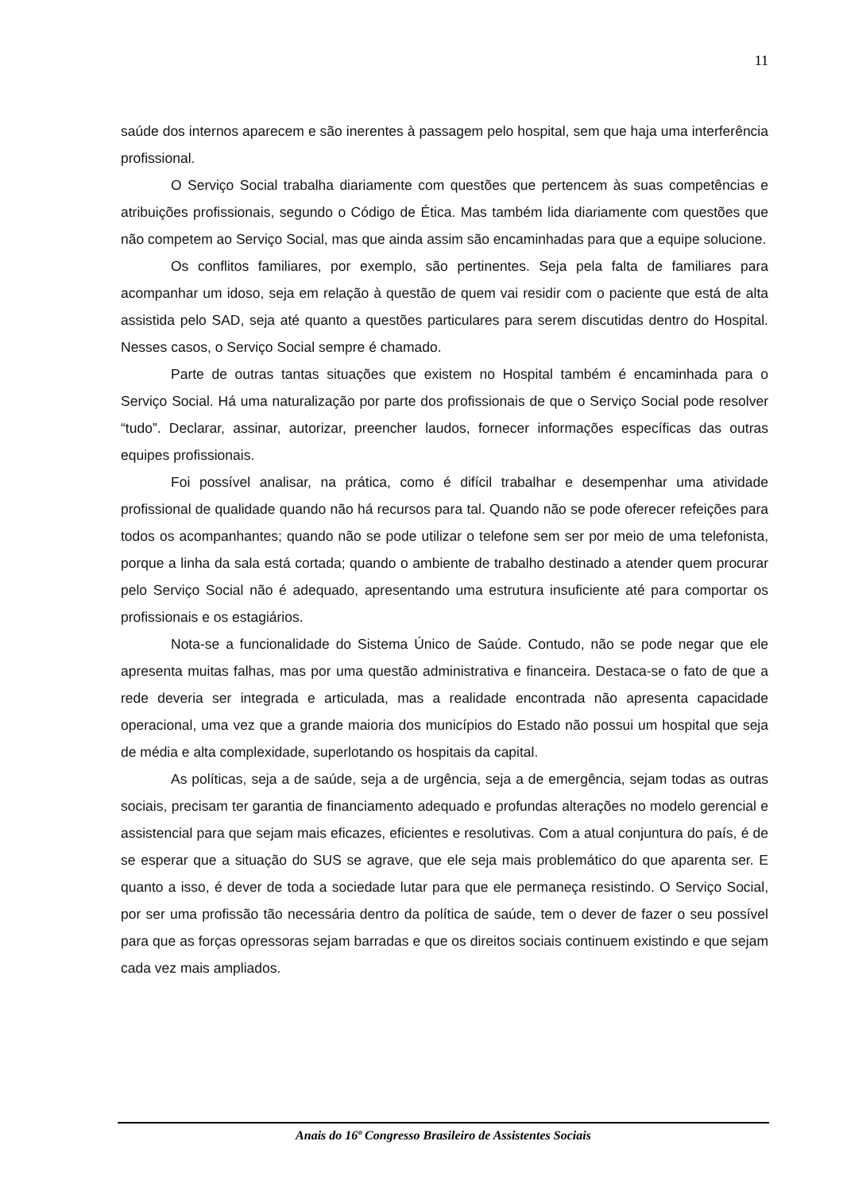11
saúde dos internos aparecem e são inerentes à passagem pelo hospital, sem que haja uma interferência profissional.
O Serviço Social trabalha diariamente com questões que pertencem às suas competências e atribuições profissionais, segundo o Código de Ética. Mas também lida diariamente com questões que não competem ao Serviço Social, mas que ainda assim são encaminhadas para que a equipe solucione.
Os conflitos familiares, por exemplo, são pertinentes. Seja pela falta de familiares para acompanhar um idoso, seja em relação à questão de quem vai residir com o paciente que está de alta assistida pelo SAD, seja até quanto a questões particulares para serem discutidas dentro do Hospital. Nesses casos, o Serviço Social sempre é chamado.
Parte de outras tantas situações que existem no Hospital também é encaminhada para o Serviço Social. Há uma naturalização por parte dos profissionais de que o Serviço Social pode resolver “tudo”. Declarar, assinar, autorizar, preencher laudos, fornecer informações específicas das outras equipes profissionais.
Foi possível analisar, na prática, como é difícil trabalhar e desempenhar uma atividade profissional de qualidade quando não há recursos para tal. Quando não se pode oferecer refeições para todos os acompanhantes; quando não se pode utilizar o telefone sem ser por meio de uma telefonista, porque a linha da sala está cortada; quando o ambiente de trabalho destinado a atender quem procurar pelo Serviço Social não é adequado, apresentando uma estrutura insuficiente até para comportar os profissionais e os estagiários.
Nota-se a funcionalidade do Sistema Único de Saúde. Contudo, não se pode negar que ele apresenta muitas falhas, mas por uma questão administrativa e financeira. Destaca-se o fato de que a rede deveria ser integrada e articulada, mas a realidade encontrada não apresenta capacidade operacional, uma vez que a grande maioria dos municípios do Estado não possui um hospital que seja de média e alta complexidade, superlotando os hospitais da capital.
As políticas, seja a de saúde, seja a de urgência, seja a de emergência, sejam todas as outras sociais, precisam ter garantia de financiamento adequado e profundas alterações no modelo gerencial e assistencial para que sejam mais eficazes, eficientes e resolutivas. Com a atual conjuntura do país, é de se esperar que a situação do SUS se agrave, que ele seja mais problemático do que aparenta ser. E quanto a isso, é dever de toda a sociedade lutar para que ele permaneça resistindo. O Serviço Social, por ser uma profissão tão necessária dentro da política de saúde, tem o dever de fazer o seu possível para que as forças opressoras sejam barradas e que os direitos sociais continuem existindo e que sejam cada vez mais ampliados.
Anais do 16º Congresso Brasileiro de Assistentes Sociais